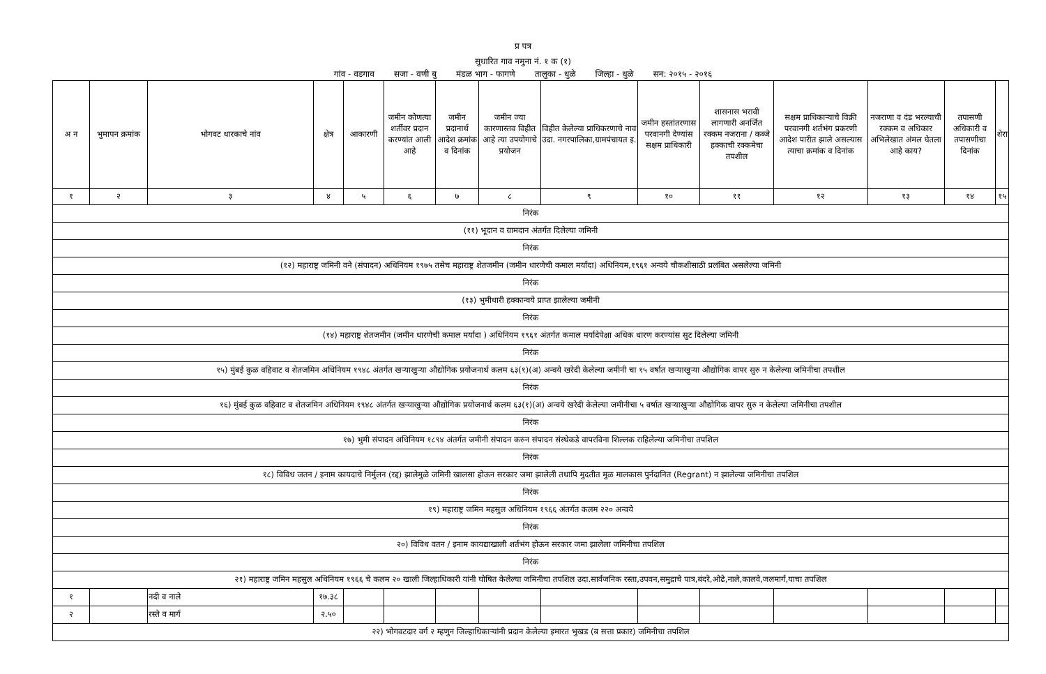प्र पत्र
सुधारित गाव नमुना नं. १ क (१)
गांव - वडगाव सजा - वणी बु मंडळ भाग - फागणे तालुका - धुळे जिल्हा - धुळे सन: २०१५ - २०१६
| अ न | भुमापन क्रमांक | भोगवट धारकाचे नांव | क्षेत्र | आकारणी | जमीन कोणत्या शर्तीवर प्रदान करण्यांत आली आहे | जमीन प्रदानार्थ आदेश क्रमांक व दिनांक | जमीन ज्या कारणास्तव विहीत आहे त्या उपयोगाचे प्रयोजन | विहीत केलेल्या प्राधिकरणाचे नाव उदा. नगरपालिका,ग्रामपंचायत इ. | जमीन हस्तांतरणास परवानगी देण्यांस सक्षम प्राधिकारी | शासनास भरावी लागणारी अनर्जित रक्कम नजराना / कब्जे हक्काची रक्कमेचा तपशील | सक्षम प्राधिकाऱ्याचे विक्री परवानगी शर्तभंग प्रकरणी आदेश पारीत झाले असल्यास त्याचा क्रमांक व दिनांक | नजराणा व दंड भरल्याची रक्कम व अधिकार अभिलेखात अंमल घेतला आहे काय? | तपासणी अधिकारी व तपासणीचा दिनांक | शेरा |
| --- | --- | --- | --- | --- | --- | --- | --- | --- | --- | --- | --- | --- | --- | --- |
| १ | २ | ३ | ४ | ५ | ६ | ७ | ८ | ९ | १० | ११ | १२ | १३ | १४ | १५ |
| निरंक | | | | | | | | | | | | | | |
| (११) भूदान व ग्रामदान अंतर्गत दिलेल्या जमिनी | | | | | | | | | | | | | | |
| निरंक | | | | | | | | | | | | | | |
| (१२) महाराष्ट्र जमिनी वने (संपादन) अधिनियम १९७५ तसेच महाराष्ट्र शेतजमीन (जमीन धारणेची कमाल मर्यादा) अधिनियम,१९६१ अन्वये चौकशीसाठी प्रलंबित असलेल्या जमिनी | | | | | | | | | | | | | | |
| निरंक | | | | | | | | | | | | | | |
| (१३) भुमीधारी हक्कान्वये प्राप्त झालेल्या जमीनी | | | | | | | | | | | | | | |
| निरंक | | | | | | | | | | | | | | |
| (१४) महाराष्ट्र शेतजमीन (जमीन धारणेची कमाल मर्यादा ) अधिनियम १९६१ अंतर्गत कमाल मर्यादेपेक्षा अधिक धारण करण्यांस सुट दिलेल्या जमिनी | | | | | | | | | | | | | | |
| निरंक | | | | | | | | | | | | | | |
| १५) मुंबई कुळ वहिवाट व शेतजमिन अधिनियम १९४८ अंतर्गत खऱ्याखुऱ्या औद्योगिक प्रयोजनार्थ कलम ६३(१)(अ) अन्वये खरेदी केलेल्या जमीनी चा १५ वर्षात खऱ्याखुऱ्या औद्योगिक वापर सुरु न केलेल्या जमिनीचा तपशील | | | | | | | | | | | | | | |
| निरंक | | | | | | | | | | | | | | |
| १६) मुंबई कुळ वहिवाट व शेतजमिन अधिनियम १९४८ अंतर्गत खऱ्याखुऱ्या औद्योगिक प्रयोजनार्थ कलम ६३(१)(अ) अन्वये खरेदी केलेल्या जमीनीचा ५ वर्षात खऱ्याखुऱ्या औद्योगिक वापर सुरु न केलेल्या जमिनीचा तपशील | | | | | | | | | | | | | | |
| निरंक | | | | | | | | | | | | | | |
| १७) भुमी संपादन अधिनियम १८९४ अंतर्गत जमीनी संपादन करुन संपादन संस्थेकडे वापरविना शिल्लक राहिलेल्या जमिनीचा तपशिल | | | | | | | | | | | | | | |
| निरंक | | | | | | | | | | | | | | |
| १८) विविध जतन / इनाम कायदाचे निर्मुलन (रद्द) झालेमुळे जमिनी खालसा होऊन सरकार जमा झालेली तथापि मुदतीत मुळ मालकास पुर्नदानित (Regrant) न झालेल्या जमिनीचा तपशिल | | | | | | | | | | | | | | |
| निरंक | | | | | | | | | | | | | | |
| १९) महाराष्ट्र जमिन महसुल अधिनियम १९६६ अंतर्गत कलम २२० अन्वये | | | | | | | | | | | | | | |
| निरंक | | | | | | | | | | | | | | |
| २०) विविध वतन / इनाम कायद्याखाली शर्तभंग होऊन सरकार जमा झालेला जमिनीचा तपशिल | | | | | | | | | | | | | | |
| निरंक | | | | | | | | | | | | | | |
| २१) महाराष्ट्र जमिन महसुल अधिनियम १९६६ चे कलम २० खाली जिल्हाधिकारी यांनी घोषित केलेल्या जमिनीचा तपशिल उदा.सार्वजनिक रस्ता,उपवन,समुद्राचे पात्र,बंदरे,ओढे,नाले,कालवे,जलमार्ग,याचा तपशिल | | | | | | | | | | | | | | |
| १ | | नदी व नाले | १७.३८ | | | | | | | | | | | |
| २ | | रस्ते व मार्ग | २.५० | | | | | | | | | | | |
| २२) भोगवटदार वर्ग २ म्हणुन जिल्हाधिकाऱ्यांनी प्रदान केलेल्या इमारत भुखड (ब सत्ता प्रकार) जमिनीचा तपशिल | | | | | | | | | | | | | | |